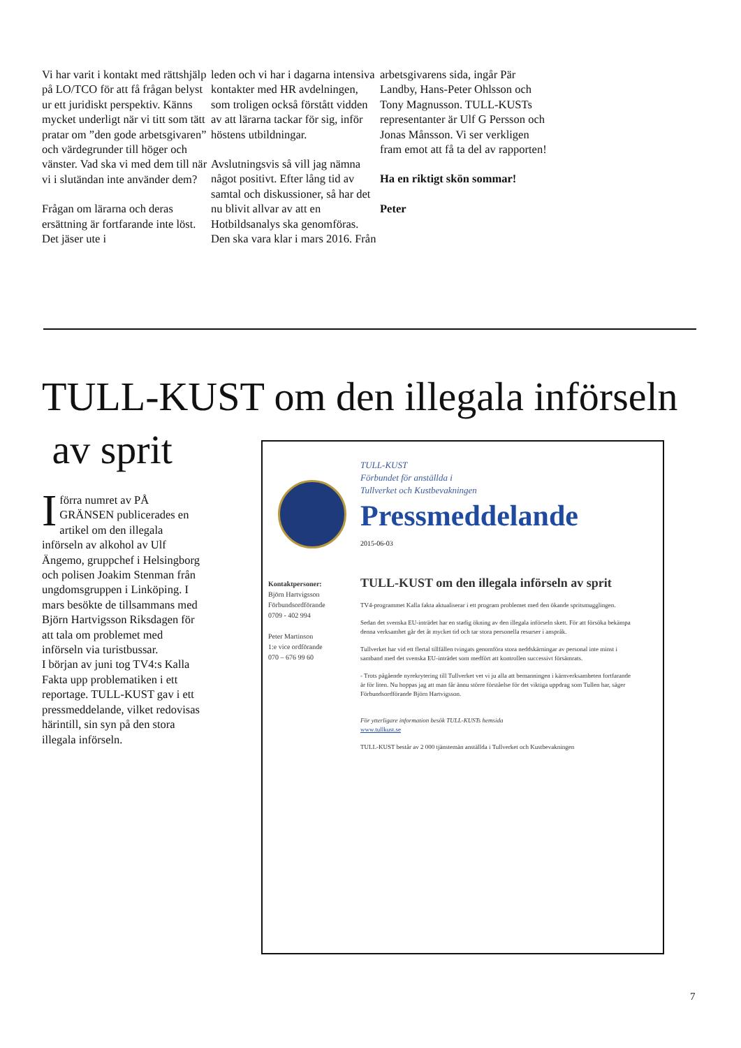Vi har varit i kontakt med rättshjälp på LO/TCO för att få frågan belyst ur ett juridiskt perspektiv. Känns mycket underligt när vi titt som tätt pratar om ”den gode arbetsgivaren” och värdegrunder till höger och vänster. Vad ska vi med dem till när vi i slutändan inte använder dem?
Frågan om lärarna och deras ersättning är fortfarande inte löst. Det jäser ute i
leden och vi har i dagarna intensiva kontakter med HR avdelningen, som troligen också förstått vidden av att lärarna tackar för sig, inför höstens utbildningar.
Avslutningsvis så vill jag nämna något positivt. Efter lång tid av samtal och diskussioner, så har det nu blivit allvar av att en Hotbildsanalys ska genomföras. Den ska vara klar i mars 2016. Från
arbetsgivarens sida, ingår Pär Landby, Hans-Peter Ohlsson och Tony Magnusson. TULL-KUSTs representanter är Ulf G Persson och Jonas Månsson. Vi ser verkligen fram emot att få ta del av rapporten!
Ha en riktigt skön sommar!
Peter
TULL-KUST om den illegala införseln
av sprit
I förra numret av PÅ GRÄNSEN publicerades en artikel om den illegala införseln av alkohol av Ulf Ängemo, gruppchef i Helsingborg och polisen Joakim Stenman från ungdomsgruppen i Linköping. I mars besökte de tillsammans med Björn Hartvigsson Riksdagen för att tala om problemet med införseln via turistbussar.
I början av juni tog TV4:s Kalla Fakta upp problematiken i ett reportage. TULL-KUST gav i ett pressmeddelande, vilket redovisas härintill, sin syn på den stora illegala införseln.
TULL-KUST
Förbundet för anställda i
Tullverket och Kustbevakningen
Pressmeddelande
2015-06-03
Kontaktpersoner:
Björn Hartvigsson
Förbundsordförande
0709 - 402 994
Peter Martinson
1:e vice ordförande
070 – 676 99 60
TULL-KUST om den illegala införseln av sprit
TV4-programmet Kalla fakta aktualiserar i ett program problemet med den ökande spritsmugglingen.
Sedan det svenska EU-inträdet har en stadig ökning av den illegala införseln skett. För att försöka bekämpa denna verksamhet går det åt mycket tid och tar stora personella resurser i anspråk.
Tullverket har vid ett flertal tillfällen tvingats genomföra stora neddskärningar av personal inte minst i samband med det svenska EU-inträdet som medfört att kontrollen successivt försämrats.
- Trots pågående nyrekrytering till Tullverket vet vi ju alla att bemanningen i kärnverksamheten fortfarande är för liten. Nu hoppas jag att man får ännu större förståelse för det viktiga uppdrag som Tullen har, säger Förbundsordförande Björn Hartvigsson.
För ytterligare information besök TULL-KUSTs hemsida
www.tullkust.se
TULL-KUST består av 2 000 tjänstemän anställda i Tullverket och Kustbevakningen
7